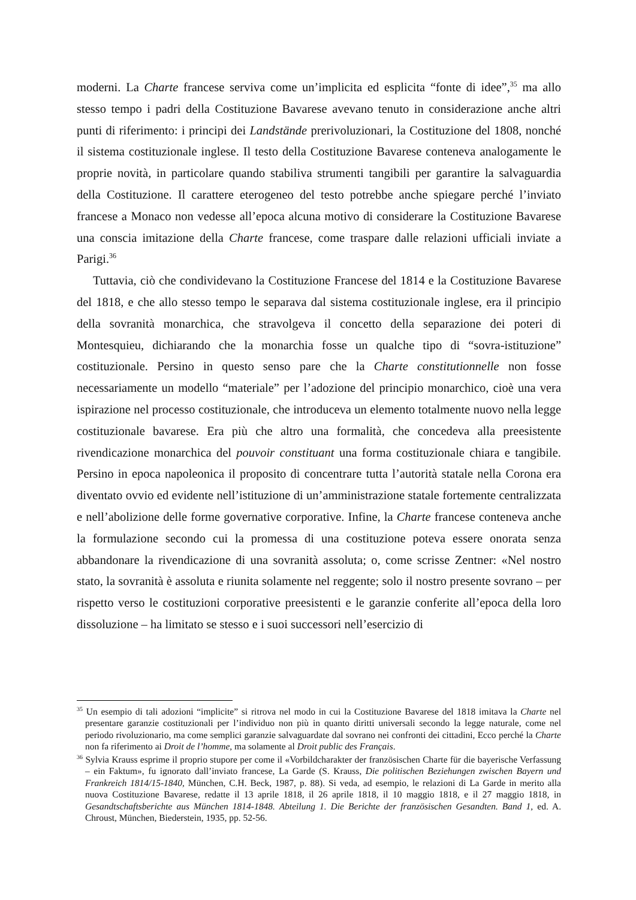moderni. La Charte francese serviva come un’implicita ed esplicita “fonte di idee”,<sup>35</sup> ma allo stesso tempo i padri della Costituzione Bavarese avevano tenuto in considerazione anche altri punti di riferimento: i principi dei Landstände prerivoluzionari, la Costituzione del 1808, nonché il sistema costituzionale inglese. Il testo della Costituzione Bavarese conteneva analogamente le proprie novità, in particolare quando stabiliva strumenti tangibili per garantire la salvaguardia della Costituzione. Il carattere eterogeneo del testo potrebbe anche spiegare perché l’inviato francese a Monaco non vedesse all’epoca alcuna motivo di considerare la Costituzione Bavarese una conscia imitazione della Charte francese, come traspare dalle relazioni ufficiali inviate a Parigi.<sup>36</sup>
Tuttavia, ciò che condividevano la Costituzione Francese del 1814 e la Costituzione Bavarese del 1818, e che allo stesso tempo le separava dal sistema costituzionale inglese, era il principio della sovranità monarchica, che stravolgeva il concetto della separazione dei poteri di Montesquieu, dichiarando che la monarchia fosse un qualche tipo di “sovra-istituzione” costituzionale. Persino in questo senso pare che la Charte constitutionnelle non fosse necessariamente un modello “materiale” per l’adozione del principio monarchico, cioè una vera ispirazione nel processo costituzionale, che introduceva un elemento totalmente nuovo nella legge costituzionale bavarese. Era più che altro una formalità, che concedeva alla preesistente rivendicazione monarchica del pouvoir constituant una forma costituzionale chiara e tangibile. Persino in epoca napoleonica il proposito di concentrare tutta l’autorità statale nella Corona era diventato ovvio ed evidente nell’istituzione di un’amministrazione statale fortemente centralizzata e nell’abolizione delle forme governative corporative. Infine, la Charte francese conteneva anche la formulazione secondo cui la promessa di una costituzione poteva essere onorata senza abbandonare la rivendicazione di una sovranità assoluta; o, come scrisse Zentner: «Nel nostro stato, la sovranità è assoluta e riunita solamente nel reggente; solo il nostro presente sovrano – per rispetto verso le costituzioni corporative preesistenti e le garanzie conferite all’epoca della loro dissoluzione – ha limitato se stesso e i suoi successori nell’esercizio di
<sup>35</sup> Un esempio di tali adozioni “implicite” si ritrova nel modo in cui la Costituzione Bavarese del 1818 imitava la Charte nel presentare garanzie costituzionali per l’individuo non più in quanto diritti universali secondo la legge naturale, come nel periodo rivoluzionario, ma come semplici garanzie salvaguardate dal sovrano nei confronti dei cittadini, Ecco perché la Charte non fa riferimento ai Droit de l’homme, ma solamente al Droit public des Français.
<sup>36</sup> Sylvia Krauss esprime il proprio stupore per come il «Vorbildcharakter der französischen Charte für die bayerische Verfassung – ein Faktum», fu ignorato dall’inviato francese, La Garde (S. Krauss, Die politischen Beziehungen zwischen Bayern und Frankreich 1814/15-1840, München, C.H. Beck, 1987, p. 88). Si veda, ad esempio, le relazioni di La Garde in merito alla nuova Costituzione Bavarese, redatte il 13 aprile 1818, il 26 aprile 1818, il 10 maggio 1818, e il 27 maggio 1818, in Gesandtschaftsberichte aus München 1814-1848. Abteilung 1. Die Berichte der französischen Gesandten. Band 1, ed. A. Chroust, München, Biederstein, 1935, pp. 52-56.